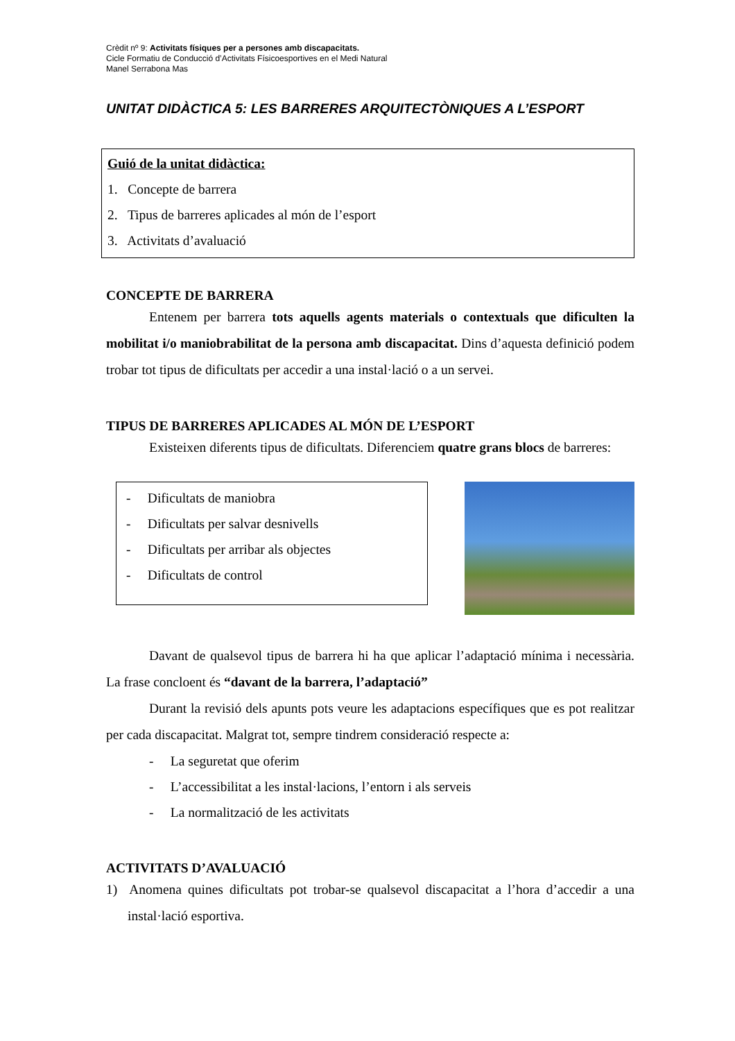Crèdit nº 9: Activitats físiques per a persones amb discapacitats.
Cicle Formatiu de Conducció d’Activitats Físicoesportives en el Medi Natural
Manel Serrabona Mas
UNITAT DIDÀCTICA 5: LES BARRERES ARQUITECTÒNIQUES A L’ESPORT
Guió de la unitat didàctica:
1. Concepte de barrera
2. Tipus de barreres aplicades al món de l’esport
3. Activitats d’avaluació
CONCEPTE DE BARRERA
Entenem per barrera tots aquells agents materials o contextuals que dificulten la mobilitat i/o maniobrabilitat de la persona amb discapacitat. Dins d’aquesta definició podem trobar tot tipus de dificultats per accedir a una instal·lació o a un servei.
TIPUS DE BARRERES APLICADES AL MÓN DE L’ESPORT
Existeixen diferents tipus de dificultats. Diferenciem quatre grans blocs de barreres:
- Dificultats de maniobra
- Dificultats per salvar desnivells
- Dificultats per arribar als objectes
- Dificultats de control
Davant de qualsevol tipus de barrera hi ha que aplicar l’adaptació mínima i necessària. La frase concloent és “davant de la barrera, l’adaptació”
Durant la revisió dels apunts pots veure les adaptacions específiques que es pot realitzar per cada discapacitat. Malgrat tot, sempre tindrem consideració respecte a:
- La seguretat que oferim
- L’accessibilitat a les instal·lacions, l’entorn i als serveis
- La normalització de les activitats
ACTIVITATS D’AVALUACIÓ
1) Anomena quines dificultats pot trobar-se qualsevol discapacitat a l’hora d’accedir a una instal·lació esportiva.